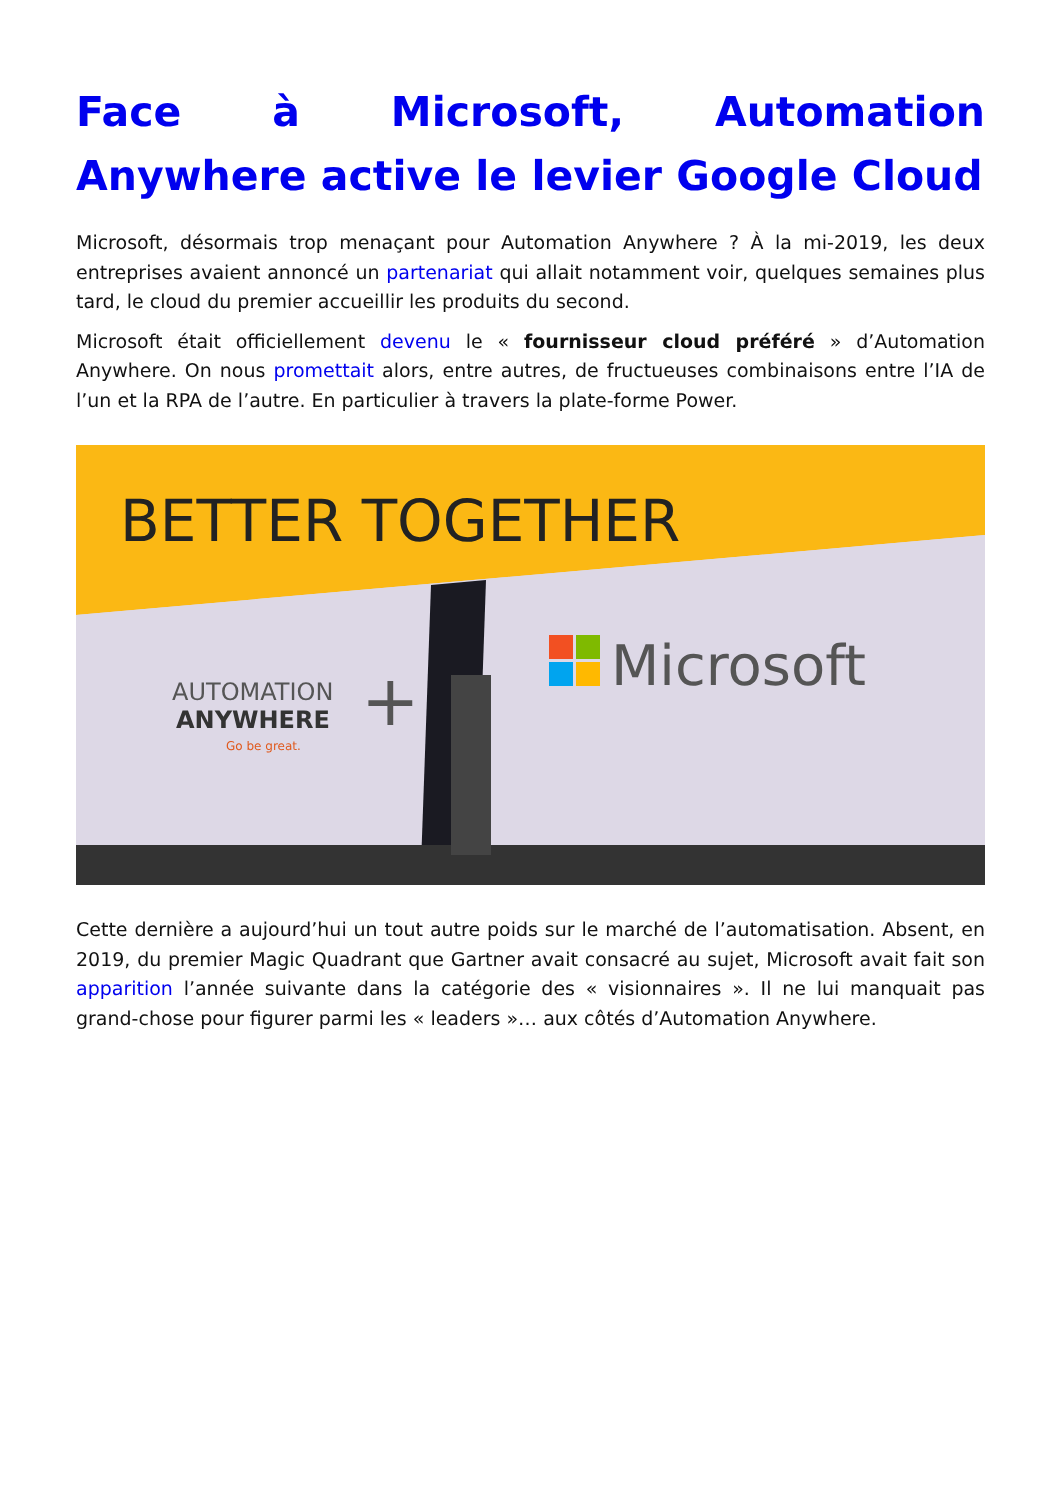Face à Microsoft, Automation Anywhere active le levier Google Cloud
Microsoft, désormais trop menaçant pour Automation Anywhere ? À la mi-2019, les deux entreprises avaient annoncé un partenariat qui allait notamment voir, quelques semaines plus tard, le cloud du premier accueillir les produits du second.
Microsoft était officiellement devenu le « fournisseur cloud préféré » d’Automation Anywhere. On nous promettait alors, entre autres, de fructueuses combinaisons entre l’IA de l’un et la RPA de l’autre. En particulier à travers la plate-forme Power.
Microsoft
AUTOMATION
ANYWHERE
Go be great.
+
BETTER TOGETHER
Cette dernière a aujourd’hui un tout autre poids sur le marché de l’automatisation. Absent, en 2019, du premier Magic Quadrant que Gartner avait consacré au sujet, Microsoft avait fait son apparition l’année suivante dans la catégorie des « visionnaires ». Il ne lui manquait pas grand-chose pour figurer parmi les « leaders »… aux côtés d’Automation Anywhere.